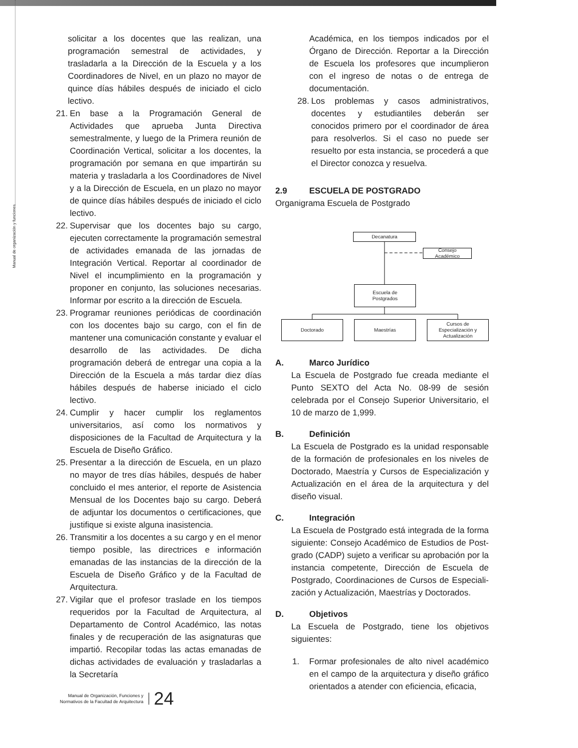Manual de organización y funciones
solicitar a los docentes que las realizan, una programación semestral de actividades, y trasladarla a la Dirección de la Escuela y a los Coordinadores de Nivel, en un plazo no mayor de quince días hábiles después de iniciado el ciclo lectivo.
21. En base a la Programación General de Actividades que aprueba Junta Directiva semestralmente, y luego de la Primera reunión de Coordinación Vertical, solicitar a los docentes, la programación por semana en que impartirán su materia y trasladarla a los Coordinadores de Nivel y a la Dirección de Escuela, en un plazo no mayor de quince días hábiles después de iniciado el ciclo lectivo.
22. Supervisar que los docentes bajo su cargo, ejecuten correctamente la programación semestral de actividades emanada de las jornadas de Integración Vertical. Reportar al coordinador de Nivel el incumplimiento en la programación y proponer en conjunto, las soluciones necesarias. Informar por escrito a la dirección de Escuela.
23. Programar reuniones periódicas de coordinación con los docentes bajo su cargo, con el fin de mantener una comunicación constante y evaluar el desarrollo de las actividades. De dicha programación deberá de entregar una copia a la Dirección de la Escuela a más tardar diez días hábiles después de haberse iniciado el ciclo lectivo.
24. Cumplir y hacer cumplir los reglamentos universitarios, así como los normativos y disposiciones de la Facultad de Arquitectura y la Escuela de Diseño Gráfico.
25. Presentar a la dirección de Escuela, en un plazo no mayor de tres días hábiles, después de haber concluido el mes anterior, el reporte de Asistencia Mensual de los Docentes bajo su cargo. Deberá de adjuntar los documentos o certificaciones, que justifique si existe alguna inasistencia.
26. Transmitir a los docentes a su cargo y en el menor tiempo posible, las directrices e información emanadas de las instancias de la dirección de la Escuela de Diseño Gráfico y de la Facultad de Arquitectura.
27. Vigilar que el profesor traslade en los tiempos requeridos por la Facultad de Arquitectura, al Departamento de Control Académico, las notas finales y de recuperación de las asignaturas que impartió. Recopilar todas las actas emanadas de dichas actividades de evaluación y trasladarlas a la Secretaría
Académica, en los tiempos indicados por el Órgano de Dirección. Reportar a la Dirección de Escuela los profesores que incumplieron con el ingreso de notas o de entrega de documentación.
28. Los problemas y casos administrativos, docentes y estudiantiles deberán ser conocidos primero por el coordinador de área para resolverlos. Si el caso no puede ser resuelto por esta instancia, se procederá a que el Director conozca y resuelva.
2.9 ESCUELA DE POSTGRADO
Organigrama Escuela de Postgrado
Decanatura
Consejo
Académico
Escuela de
Postgrados
Doctorado Maestrías
Cursos de
Especialización y
Actualización
A. Marco Jurídico
La Escuela de Postgrado fue creada mediante el Punto SEXTO del Acta No. 08-99 de sesión celebrada por el Consejo Superior Universitario, el 10 de marzo de 1,999.
B. Definición
La Escuela de Postgrado es la unidad responsable de la formación de profesionales en los niveles de Doctorado, Maestría y Cursos de Especialización y Actualización en el área de la arquitectura y del diseño visual.
C. Integración
La Escuela de Postgrado está integrada de la forma siguiente: Consejo Académico de Estudios de Post-grado (CADP) sujeto a verificar su aprobación por la instancia competente, Dirección de Escuela de Postgrado, Coordinaciones de Cursos de Especiali-zación y Actualización, Maestrías y Doctorados.
D. Objetivos
La Escuela de Postgrado, tiene los objetivos siguientes:
1. Formar profesionales de alto nivel académico en el campo de la arquitectura y diseño gráfico orientados a atender con eficiencia, eficacia,
Manual de Organización, Funciones y
Normativos de la Facultad de Arquitectura
24